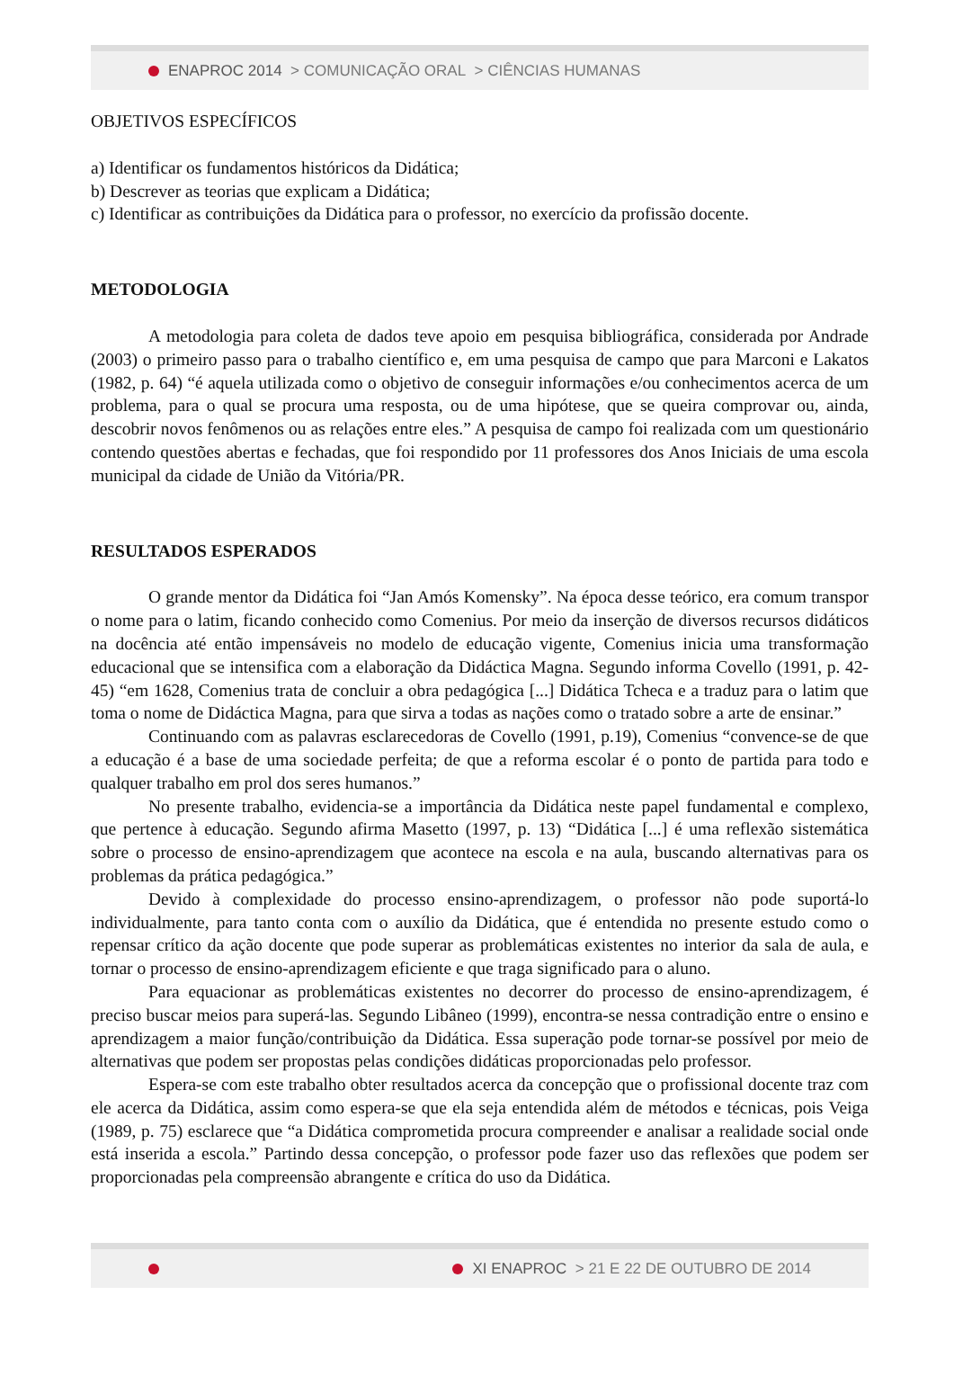ENAPROC 2014 > COMUNICAÇÃO ORAL > CIÊNCIAS HUMANAS
OBJETIVOS ESPECÍFICOS
a) Identificar os fundamentos históricos da Didática;
b) Descrever as teorias que explicam a Didática;
c) Identificar as contribuições da Didática para o professor, no exercício da profissão docente.
METODOLOGIA
A metodologia para coleta de dados teve apoio em pesquisa bibliográfica, considerada por Andrade (2003) o primeiro passo para o trabalho científico e, em uma pesquisa de campo que para Marconi e Lakatos (1982, p. 64) “é aquela utilizada como o objetivo de conseguir informações e/ou conhecimentos acerca de um problema, para o qual se procura uma resposta, ou de uma hipótese, que se queira comprovar ou, ainda, descobrir novos fenômenos ou as relações entre eles.” A pesquisa de campo foi realizada com um questionário contendo questões abertas e fechadas, que foi respondido por 11 professores dos Anos Iniciais de uma escola municipal da cidade de União da Vitória/PR.
RESULTADOS ESPERADOS
O grande mentor da Didática foi “Jan Amós Komensky”. Na época desse teórico, era comum transpor o nome para o latim, ficando conhecido como Comenius. Por meio da inserção de diversos recursos didáticos na docência até então impensáveis no modelo de educação vigente, Comenius inicia uma transformação educacional que se intensifica com a elaboração da Didáctica Magna. Segundo informa Covello (1991, p. 42-45) “em 1628, Comenius trata de concluir a obra pedagógica [...] Didática Tcheca e a traduz para o latim que toma o nome de Didáctica Magna, para que sirva a todas as nações como o tratado sobre a arte de ensinar.”
Continuando com as palavras esclarecedoras de Covello (1991, p.19), Comenius “convence-se de que a educação é a base de uma sociedade perfeita; de que a reforma escolar é o ponto de partida para todo e qualquer trabalho em prol dos seres humanos.”
No presente trabalho, evidencia-se a importância da Didática neste papel fundamental e complexo, que pertence à educação. Segundo afirma Masetto (1997, p. 13) “Didática [...] é uma reflexão sistemática sobre o processo de ensino-aprendizagem que acontece na escola e na aula, buscando alternativas para os problemas da prática pedagógica.”
Devido à complexidade do processo ensino-aprendizagem, o professor não pode suportá-lo individualmente, para tanto conta com o auxílio da Didática, que é entendida no presente estudo como o repensar crítico da ação docente que pode superar as problemáticas existentes no interior da sala de aula, e tornar o processo de ensino-aprendizagem eficiente e que traga significado para o aluno.
Para equacionar as problemáticas existentes no decorrer do processo de ensino-aprendizagem, é preciso buscar meios para superá-las. Segundo Libâneo (1999), encontra-se nessa contradição entre o ensino e aprendizagem a maior função/contribuição da Didática. Essa superação pode tornar-se possível por meio de alternativas que podem ser propostas pelas condições didáticas proporcionadas pelo professor.
Espera-se com este trabalho obter resultados acerca da concepção que o profissional docente traz com ele acerca da Didática, assim como espera-se que ela seja entendida além de métodos e técnicas, pois Veiga (1989, p. 75) esclarece que “a Didática comprometida procura compreender e analisar a realidade social onde está inserida a escola.” Partindo dessa concepção, o professor pode fazer uso das reflexões que podem ser proporcionadas pela compreensão abrangente e crítica do uso da Didática.
XI ENAPROC > 21 E 22 DE OUTUBRO DE 2014